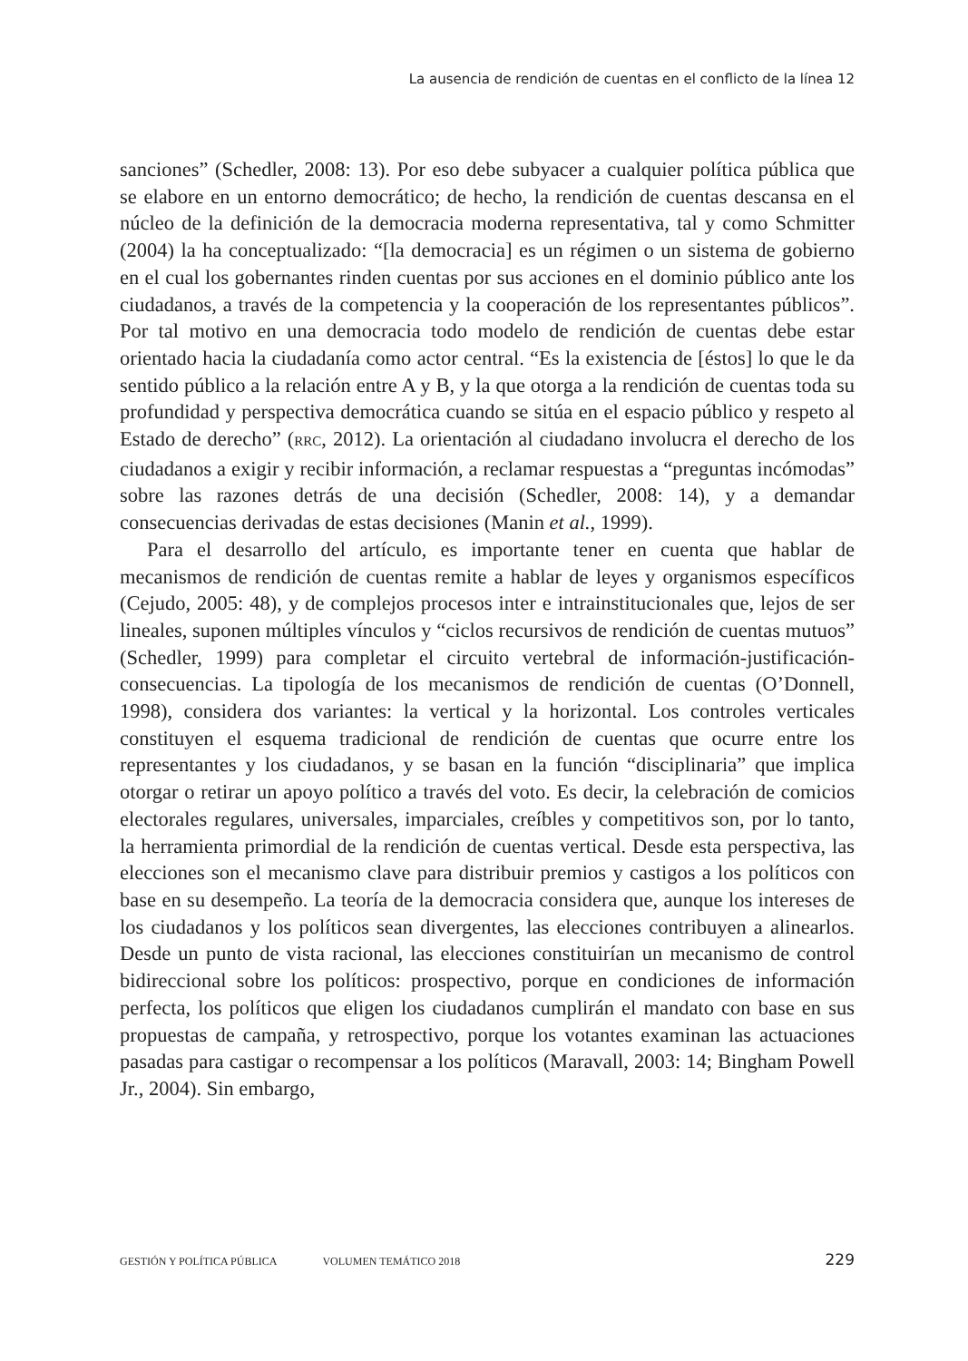La ausencia de rendición de cuentas en el conflicto de la línea 12
sanciones” (Schedler, 2008: 13). Por eso debe subyacer a cualquier política pública que se elabore en un entorno democrático; de hecho, la rendición de cuentas descansa en el núcleo de la definición de la democracia moderna representativa, tal y como Schmitter (2004) la ha conceptualizado: “[la democracia] es un régimen o un sistema de gobierno en el cual los gobernantes rinden cuentas por sus acciones en el dominio público ante los ciudadanos, a través de la competencia y la cooperación de los representantes públicos”. Por tal motivo en una democracia todo modelo de rendición de cuentas debe estar orientado hacia la ciudadanía como actor central. “Es la existencia de [éstos] lo que le da sentido público a la relación entre A y B, y la que otorga a la rendición de cuentas toda su profundidad y perspectiva democrática cuando se sitúa en el espacio público y respeto al Estado de derecho” (RRC, 2012). La orientación al ciudadano involucra el derecho de los ciudadanos a exigir y recibir información, a reclamar respuestas a “preguntas incómodas” sobre las razones detrás de una decisión (Schedler, 2008: 14), y a demandar consecuencias derivadas de estas decisiones (Manin et al., 1999).
Para el desarrollo del artículo, es importante tener en cuenta que hablar de mecanismos de rendición de cuentas remite a hablar de leyes y organismos específicos (Cejudo, 2005: 48), y de complejos procesos inter e intrainstitucionales que, lejos de ser lineales, suponen múltiples vínculos y “ciclos recursivos de rendición de cuentas mutuos” (Schedler, 1999) para completar el circuito vertebral de información-justificación-consecuencias. La tipología de los mecanismos de rendición de cuentas (O’Donnell, 1998), considera dos variantes: la vertical y la horizontal. Los controles verticales constituyen el esquema tradicional de rendición de cuentas que ocurre entre los representantes y los ciudadanos, y se basan en la función “disciplinaria” que implica otorgar o retirar un apoyo político a través del voto. Es decir, la celebración de comicios electorales regulares, universales, imparciales, creíbles y competitivos son, por lo tanto, la herramienta primordial de la rendición de cuentas vertical. Desde esta perspectiva, las elecciones son el mecanismo clave para distribuir premios y castigos a los políticos con base en su desempeño. La teoría de la democracia considera que, aunque los intereses de los ciudadanos y los políticos sean divergentes, las elecciones contribuyen a alinearlos. Desde un punto de vista racional, las elecciones constituirían un mecanismo de control bidireccional sobre los políticos: prospectivo, porque en condiciones de información perfecta, los políticos que eligen los ciudadanos cumplirán el mandato con base en sus propuestas de campaña, y retrospectivo, porque los votantes examinan las actuaciones pasadas para castigar o recompensar a los políticos (Maravall, 2003: 14; Bingham Powell Jr., 2004). Sin embargo,
GESTIÓN Y POLÍTICA PÚBLICA VOLUMEN TEMÁTICO 2018 229